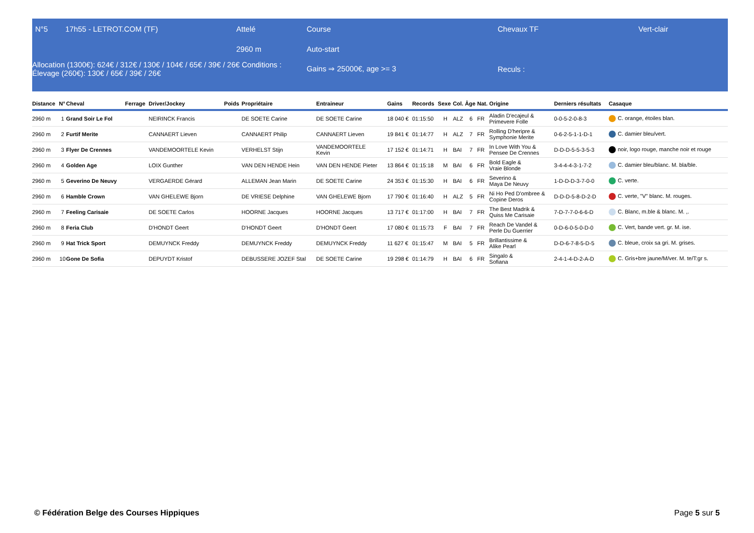| N°5 | 17h55 - LETROT.COM (TF) | Attelé | Course | Chevaux TF | Vert-clair |
| | | 2960 m | Auto-start | | |
| Allocation (1300€): 624€ / 312€ / 130€ / 104€ / 65€ / 39€ / 26€ Conditions : Élevage (260€): 130€ / 65€ / 39€ / 26€ | | | Gains ⇒ 25000€, age >= 3 | Reculs : | |
| Distance | N° | Cheval | Ferrage | Driver/Jockey | Poids | Propriétaire | Entraineur | Gains | Records | Sexe | Col. | Âge | Nat. | Origine | Derniers résultats | Casaque |
| --- | --- | --- | --- | --- | --- | --- | --- | --- | --- | --- | --- | --- | --- | --- | --- | --- |
| 2960 m | 1 | Grand Soir Le Fol | | NEIRINCK Francis | | DE SOETE Carine | DE SOETE Carine | 18 040 € | 01:15:50 | H | ALZ | 6 | FR | Aladin D'ecajeul & Primevere Folle | 0-0-5-2-0-8-3 | C. orange, étoiles blan. |
| 2960 m | 2 | Furtif Merite | | CANNAERT Lieven | | CANNAERT Philip | CANNAERT Lieven | 19 841 € | 01:14:77 | H | ALZ | 7 | FR | Rolling D'heripre & Symphonie Merite | 0-6-2-5-1-1-D-1 | C. damier bleu/vert. |
| 2960 m | 3 | Flyer De Crennes | | VANDEMOORTELE Kevin | | VERHELST Stijn | VANDEMOORTELE Kevin | 17 152 € | 01:14:71 | H | BAI | 7 | FR | In Love With You & Pensee De Crennes | D-D-D-5-5-3-5-3 | noir, logo rouge, manche noir et rouge |
| 2960 m | 4 | Golden Age | | LOIX Gunther | | VAN DEN HENDE Hein | VAN DEN HENDE Pieter | 13 864 € | 01:15:18 | M | BAI | 6 | FR | Bold Eagle & Vraie Blonde | 3-4-4-4-3-1-7-2 | C. damier bleu/blanc. M. bla/ble. |
| 2960 m | 5 | Geverino De Neuvy | | VERGAERDE Gérard | | ALLEMAN Jean Marin | DE SOETE Carine | 24 353 € | 01:15:30 | H | BAI | 6 | FR | Severino & Maya De Neuvy | 1-D-D-D-3-7-0-0 | C. verte. |
| 2960 m | 6 | Hamble Crown | | VAN GHELEWE Bjorn | | DE VRIESE Delphine | VAN GHELEWE Bjorn | 17 790 € | 01:16:40 | H | ALZ | 5 | FR | Ni Ho Ped D'ombree & Copine Deros | D-D-D-5-8-D-2-D | C. verte, "V" blanc. M. rouges. |
| 2960 m | 7 | Feeling Carisaie | | DE SOETE Carlos | | HOORNE Jacques | HOORNE Jacques | 13 717 € | 01:17:00 | H | BAI | 7 | FR | The Best Madrik & Quiss Me Carisaie | 7-D-7-7-0-6-6-D | C. Blanc, m.ble & blanc. M. ,. |
| 2960 m | 8 | Feria Club | | D'HONDT Geert | | D'HONDT Geert | D'HONDT Geert | 17 080 € | 01:15:73 | F | BAI | 7 | FR | Reach De Vandel & Perle Du Guerrier | 0-D-6-0-5-0-D-0 | C. Vert, bande vert. gr. M. ise. |
| 2960 m | 9 | Hat Trick Sport | | DEMUYNCK Freddy | | DEMUYNCK Freddy | DEMUYNCK Freddy | 11 627 € | 01:15:47 | M | BAI | 5 | FR | Brillantissime & Alike Pearl | D-D-6-7-8-5-D-5 | C. bleue, croix sa gri. M. grises. |
| 2960 m | 10 | Gone De Sofia | | DEPUYDT Kristof | | DEBUSSERE JOZEF Stal | DE SOETE Carine | 19 298 € | 01:14:79 | H | BAI | 6 | FR | Singalo & Sofiana | 2-4-1-4-D-2-A-D | C. Gris+bre jaune/M/ver. M. te/T:gr s. |
© Fédération Belge des Courses Hippiques Page 5 sur 5